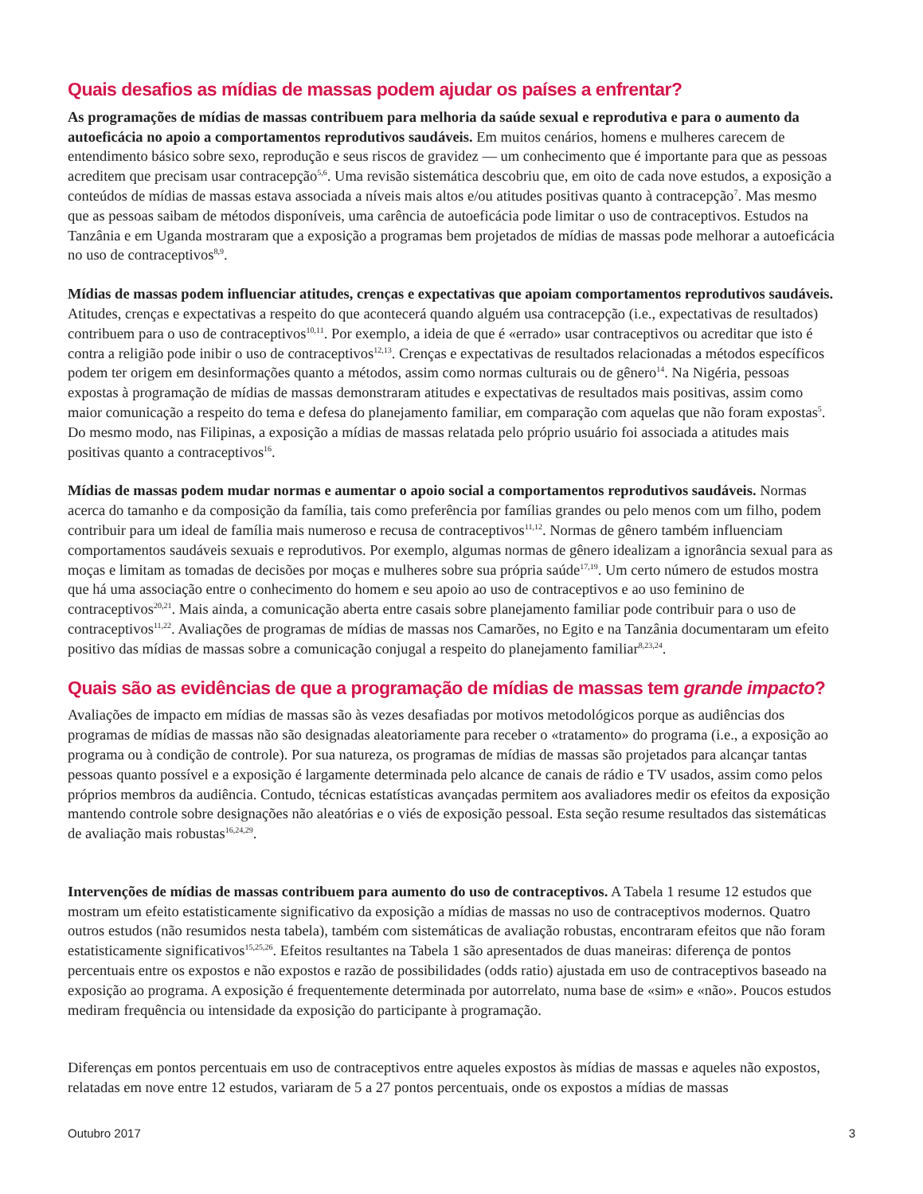Quais desafios as mídias de massas podem ajudar os países a enfrentar?
As programações de mídias de massas contribuem para melhoria da saúde sexual e reprodutiva e para o aumento da autoeficácia no apoio a comportamentos reprodutivos saudáveis. Em muitos cenários, homens e mulheres carecem de entendimento básico sobre sexo, reprodução e seus riscos de gravidez — um conhecimento que é importante para que as pessoas acreditem que precisam usar contracepção<sup>5,6</sup>. Uma revisão sistemática descobriu que, em oito de cada nove estudos, a exposição a conteúdos de mídias de massas estava associada a níveis mais altos e/ou atitudes positivas quanto à contracepção<sup>7</sup>. Mas mesmo que as pessoas saibam de métodos disponíveis, uma carência de autoeficácia pode limitar o uso de contraceptivos. Estudos na Tanzânia e em Uganda mostraram que a exposição a programas bem projetados de mídias de massas pode melhorar a autoeficácia no uso de contraceptivos<sup>8,9</sup>.
Mídias de massas podem influenciar atitudes, crenças e expectativas que apoiam comportamentos reprodutivos saudáveis. Atitudes, crenças e expectativas a respeito do que acontecerá quando alguém usa contracepção (i.e., expectativas de resultados) contribuem para o uso de contraceptivos<sup>10,11</sup>. Por exemplo, a ideia de que é «errado» usar contraceptivos ou acreditar que isto é contra a religião pode inibir o uso de contraceptivos<sup>12,13</sup>. Crenças e expectativas de resultados relacionadas a métodos específicos podem ter origem em desinformações quanto a métodos, assim como normas culturais ou de gênero<sup>14</sup>. Na Nigéria, pessoas expostas à programação de mídias de massas demonstraram atitudes e expectativas de resultados mais positivas, assim como maior comunicação a respeito do tema e defesa do planejamento familiar, em comparação com aquelas que não foram expostas<sup>5</sup>. Do mesmo modo, nas Filipinas, a exposição a mídias de massas relatada pelo próprio usuário foi associada a atitudes mais positivas quanto a contraceptivos<sup>16</sup>.
Mídias de massas podem mudar normas e aumentar o apoio social a comportamentos reprodutivos saudáveis. Normas acerca do tamanho e da composição da família, tais como preferência por famílias grandes ou pelo menos com um filho, podem contribuir para um ideal de família mais numeroso e recusa de contraceptivos<sup>11,12</sup>. Normas de gênero também influenciam comportamentos saudáveis sexuais e reprodutivos. Por exemplo, algumas normas de gênero idealizam a ignorância sexual para as moças e limitam as tomadas de decisões por moças e mulheres sobre sua própria saúde<sup>17,19</sup>. Um certo número de estudos mostra que há uma associação entre o conhecimento do homem e seu apoio ao uso de contraceptivos e ao uso feminino de contraceptivos<sup>20,21</sup>. Mais ainda, a comunicação aberta entre casais sobre planejamento familiar pode contribuir para o uso de contraceptivos<sup>11,22</sup>. Avaliações de programas de mídias de massas nos Camarões, no Egito e na Tanzânia documentaram um efeito positivo das mídias de massas sobre a comunicação conjugal a respeito do planejamento familiar<sup>8,23,24</sup>.
Quais são as evidências de que a programação de mídias de massas tem grande impacto?
Avaliações de impacto em mídias de massas são às vezes desafiadas por motivos metodológicos porque as audiências dos programas de mídias de massas não são designadas aleatoriamente para receber o «tratamento» do programa (i.e., a exposição ao programa ou à condição de controle). Por sua natureza, os programas de mídias de massas são projetados para alcançar tantas pessoas quanto possível e a exposição é largamente determinada pelo alcance de canais de rádio e TV usados, assim como pelos próprios membros da audiência. Contudo, técnicas estatísticas avançadas permitem aos avaliadores medir os efeitos da exposição mantendo controle sobre designações não aleatórias e o viés de exposição pessoal. Esta seção resume resultados das sistemáticas de avaliação mais robustas<sup>16,24,29</sup>.
Intervenções de mídias de massas contribuem para aumento do uso de contraceptivos. A Tabela 1 resume 12 estudos que mostram um efeito estatisticamente significativo da exposição a mídias de massas no uso de contraceptivos modernos. Quatro outros estudos (não resumidos nesta tabela), também com sistemáticas de avaliação robustas, encontraram efeitos que não foram estatisticamente significativos<sup>15,25,26</sup>. Efeitos resultantes na Tabela 1 são apresentados de duas maneiras: diferença de pontos percentuais entre os expostos e não expostos e razão de possibilidades (odds ratio) ajustada em uso de contraceptivos baseado na exposição ao programa. A exposição é frequentemente determinada por autorrelato, numa base de «sim» e «não». Poucos estudos mediram frequência ou intensidade da exposição do participante à programação.
Diferenças em pontos percentuais em uso de contraceptivos entre aqueles expostos às mídias de massas e aqueles não expostos, relatadas em nove entre 12 estudos, variaram de 5 a 27 pontos percentuais, onde os expostos a mídias de massas
Outubro 2017 3